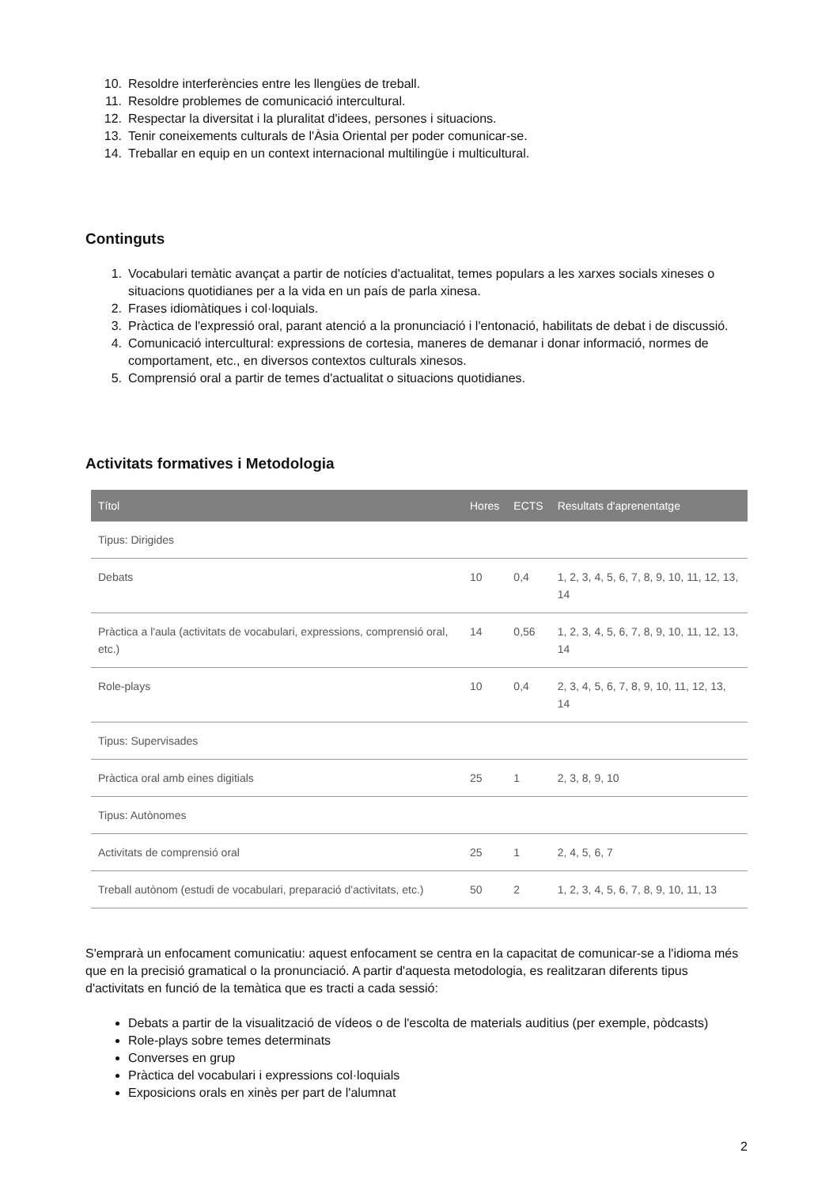10. Resoldre interferències entre les llengües de treball.
11. Resoldre problemes de comunicació intercultural.
12. Respectar la diversitat i la pluralitat d'idees, persones i situacions.
13. Tenir coneixements culturals de l'Àsia Oriental per poder comunicar-se.
14. Treballar en equip en un context internacional multilingüe i multicultural.
Continguts
1. Vocabulari temàtic avançat a partir de notícies d'actualitat, temes populars a les xarxes socials xineses o situacions quotidianes per a la vida en un país de parla xinesa.
2. Frases idiomàtiques i col·loquials.
3. Pràctica de l'expressió oral, parant atenció a la pronunciació i l'entonació, habilitats de debat i de discussió.
4. Comunicació intercultural: expressions de cortesia, maneres de demanar i donar informació, normes de comportament, etc., en diversos contextos culturals xinesos.
5. Comprensió oral a partir de temes d'actualitat o situacions quotidianes.
Activitats formatives i Metodologia
| Títol | Hores | ECTS | Resultats d'aprenentatge |
| --- | --- | --- | --- |
| Tipus: Dirigides | | | |
| Debats | 10 | 0,4 | 1, 2, 3, 4, 5, 6, 7, 8, 9, 10, 11, 12, 13, 14 |
| Pràctica a l'aula (activitats de vocabulari, expressions, comprensió oral, etc.) | 14 | 0,56 | 1, 2, 3, 4, 5, 6, 7, 8, 9, 10, 11, 12, 13, 14 |
| Role-plays | 10 | 0,4 | 2, 3, 4, 5, 6, 7, 8, 9, 10, 11, 12, 13, 14 |
| Tipus: Supervisades | | | |
| Pràctica oral amb eines digitials | 25 | 1 | 2, 3, 8, 9, 10 |
| Tipus: Autònomes | | | |
| Activitats de comprensió oral | 25 | 1 | 2, 4, 5, 6, 7 |
| Treball autònom (estudi de vocabulari, preparació d'activitats, etc.) | 50 | 2 | 1, 2, 3, 4, 5, 6, 7, 8, 9, 10, 11, 13 |
S'emprarà un enfocament comunicatiu: aquest enfocament se centra en la capacitat de comunicar-se a l'idioma més que en la precisió gramatical o la pronunciació. A partir d'aquesta metodologia, es realitzaran diferents tipus d'activitats en funció de la temàtica que es tracti a cada sessió:
Debats a partir de la visualització de vídeos o de l'escolta de materials auditius (per exemple, pòdcasts)
Role-plays sobre temes determinats
Converses en grup
Pràctica del vocabulari i expressions col·loquials
Exposicions orals en xinès per part de l'alumnat
2